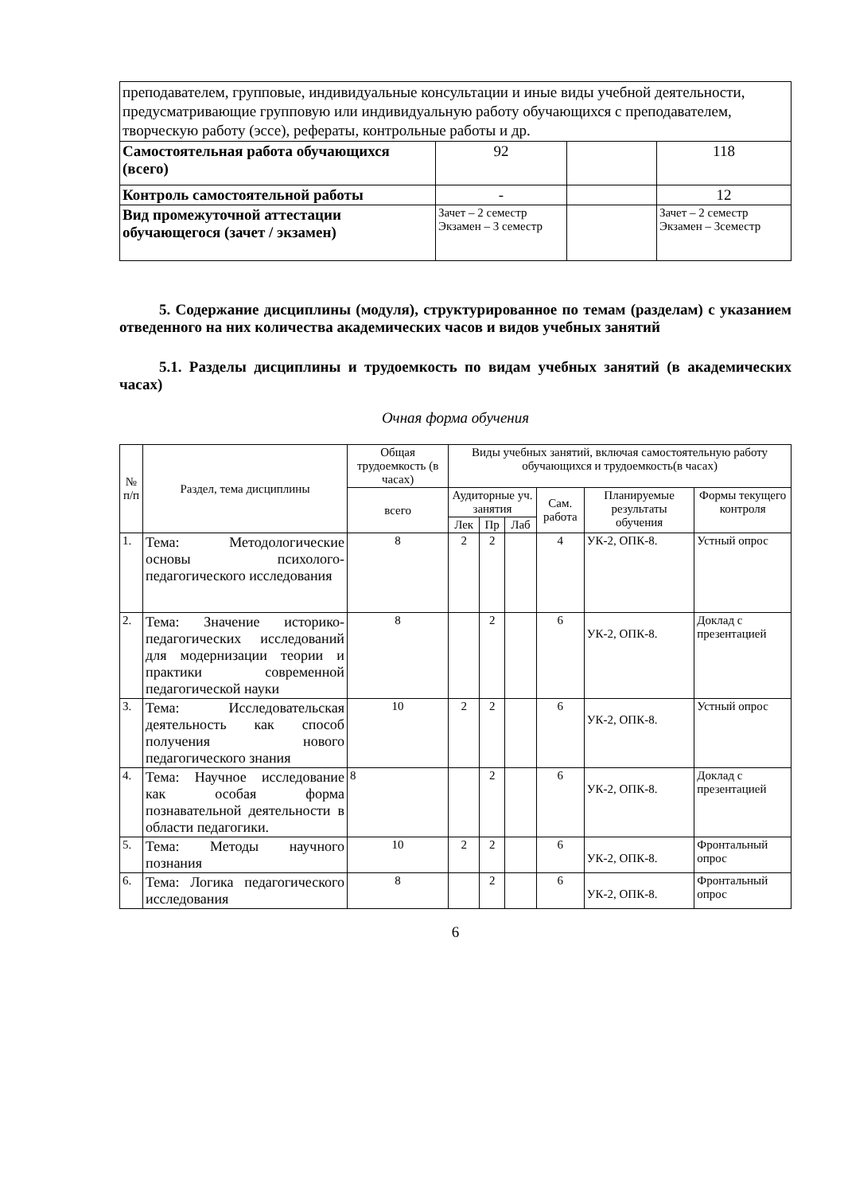| преподавателем, групповые, индивидуальные консультации и иные виды учебной деятельности, предусматривающие групповую или индивидуальную работу обучающихся с преподавателем, творческую работу (эссе), рефераты, контрольные работы и др. | | | |
| Самостоятельная работа обучающихся (всего) | 92 | | 118 |
| Контроль самостоятельной работы | - | | 12 |
| Вид промежуточной аттестации обучающегося (зачет / экзамен) | Зачет – 2 семестр Экзамен – 3 семестр | | Зачет – 2 семестр Экзамен – 3семестр |
5. Содержание дисциплины (модуля), структурированное по темам (разделам) с указанием отведенного на них количества академических часов и видов учебных занятий
5.1. Разделы дисциплины и трудоемкость по видам учебных занятий (в академических часах)
Очная форма обучения
| № п/п | Раздел, тема дисциплины | Общая трудоемкость (в часах) | Виды учебных занятий, включая самостоятельную работу обучающихся и трудоемкость(в часах) | | | | | |
| --- | --- | --- | --- | --- | --- | --- | --- | --- |
| | | всего | Аудиторные уч. занятия | | | Сам. работа | Планируемые результаты обучения | Формы текущего контроля |
| | | | Лек | Пр | Лаб | | | |
| 1. | Тема: Методологические основы психолого-педагогического исследования | 8 | 2 | 2 | | 4 | УК-2, ОПК-8. | Устный опрос |
| 2. | Тема: Значение историко-педагогических исследований для модернизации теории и практики современной педагогической науки | 8 | | 2 | | 6 | УК-2, ОПК-8. | Доклад с презентацией |
| 3. | Тема: Исследовательская деятельность как способ получения нового педагогического знания | 10 | 2 | 2 | | 6 | УК-2, ОПК-8. | Устный опрос |
| 4. | Тема: Научное исследование как особая форма познавательной деятельности в области педагогики. | 8 | | 2 | | 6 | УК-2, ОПК-8. | Доклад с презентацией |
| 5. | Тема: Методы научного познания | 10 | 2 | 2 | | 6 | УК-2, ОПК-8. | Фронтальный опрос |
| 6. | Тема: Логика педагогического исследования | 8 | | 2 | | 6 | УК-2, ОПК-8. | Фронтальный опрос |
6